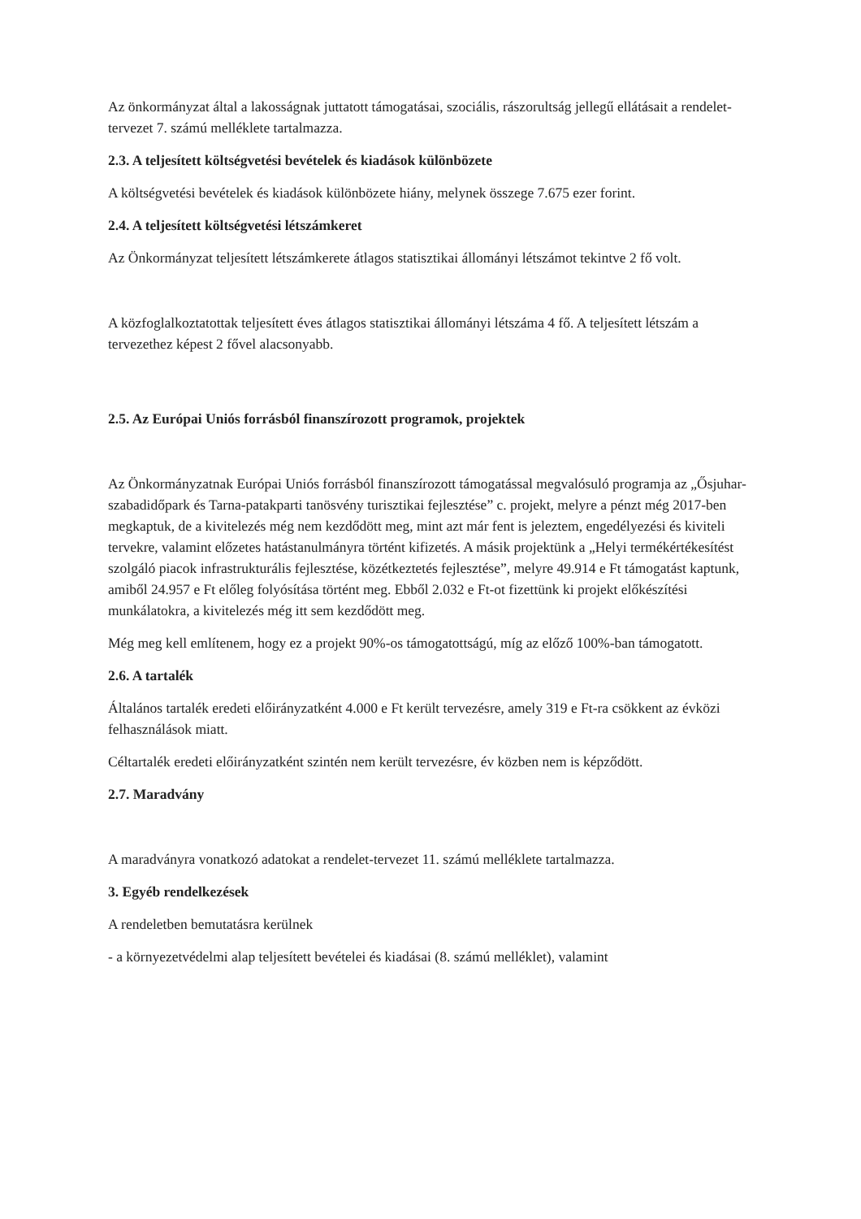Az önkormányzat által a lakosságnak juttatott támogatásai, szociális, rászorultság jellegű ellátásait a rendelet-tervezet 7. számú melléklete tartalmazza.
2.3. A teljesített költségvetési bevételek és kiadások különbözete
A költségvetési bevételek és kiadások különbözete hiány, melynek összege 7.675 ezer forint.
2.4. A teljesített költségvetési létszámkeret
Az Önkormányzat teljesített létszámkerete átlagos statisztikai állományi létszámot tekintve 2 fő volt.
A közfoglalkoztatottak teljesített éves átlagos statisztikai állományi létszáma 4 fő. A teljesített létszám a tervezethez képest 2 fővel alacsonyabb.
2.5. Az Európai Uniós forrásból finanszírozott programok, projektek
Az Önkormányzatnak Európai Uniós forrásból finanszírozott támogatással megvalósuló programja az „Ősjuhar-szabadidőpark és Tarna-patakparti tanösvény turisztikai fejlesztése” c. projekt, melyre a pénzt még 2017-ben megkaptuk, de a kivitelezés még nem kezdődött meg, mint azt már fent is jeleztem, engedélyezési és kiviteli tervekre, valamint előzetes hatástanulmányra történt kifizetés. A másik projektünk a „Helyi termékértékesítést szolgáló piacok infrastrukturális fejlesztése, közétkeztetés fejlesztése”, melyre 49.914 e Ft támogatást kaptunk, amiből 24.957 e Ft előleg folyósítása történt meg. Ebből 2.032 e Ft-ot fizettünk ki projekt előkészítési munkálatokra, a kivitelezés még itt sem kezdődött meg.
Még meg kell említenem, hogy ez a projekt 90%-os támogatottságú, míg az előző 100%-ban támogatott.
2.6. A tartalék
Általános tartalék eredeti előirányzatként 4.000 e Ft került tervezésre, amely 319 e Ft-ra csökkent az évközi felhasználások miatt.
Céltartalék eredeti előirányzatként szintén nem került tervezésre, év közben nem is képződött.
2.7. Maradvány
A maradványra vonatkozó adatokat a rendelet-tervezet 11. számú melléklete tartalmazza.
3. Egyéb rendelkezések
A rendeletben bemutatásra kerülnek
- a környezetvédelmi alap teljesített bevételei és kiadásai (8. számú melléklet), valamint